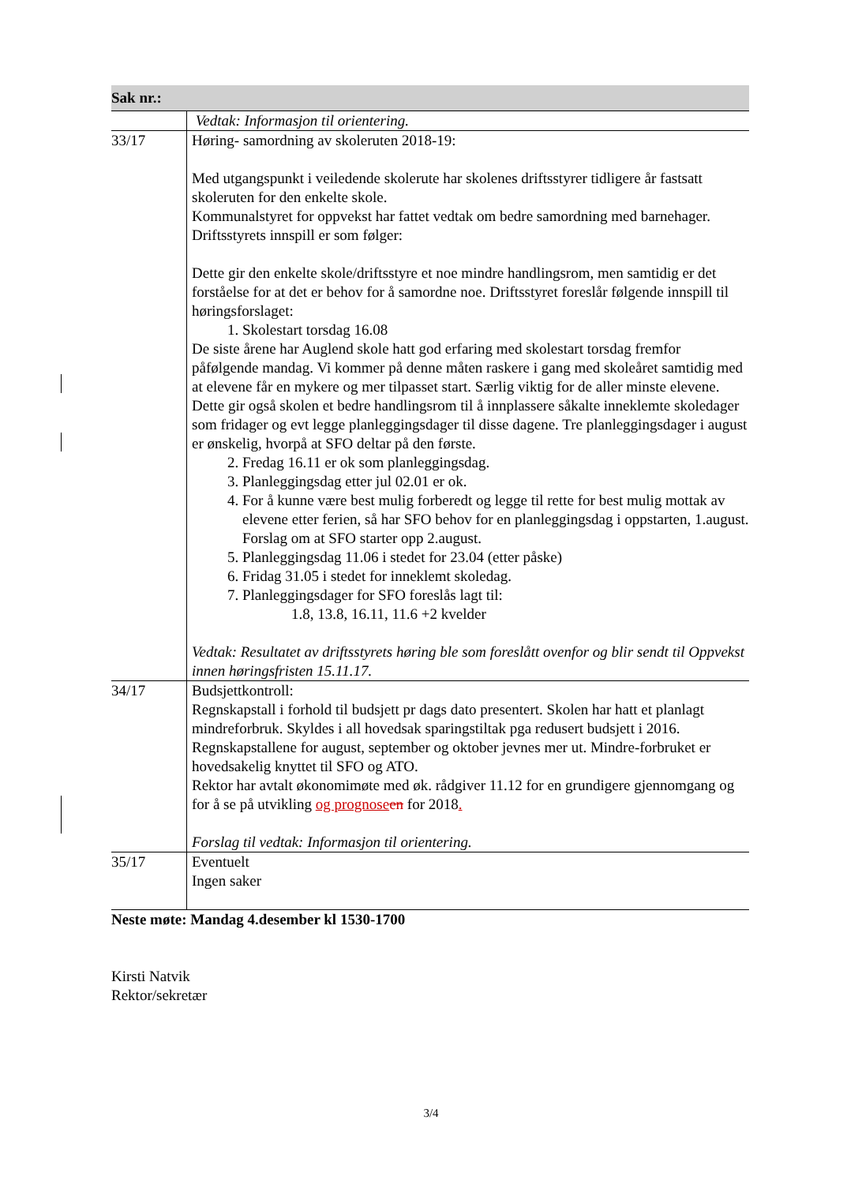Sak nr.:
| | Vedtak: Informasjon til orientering. |
| 33/17 | Høring- samordning av skoleruten 2018-19: Med utgangspunkt i veiledende skolerute har skolenes driftsstyrer tidligere år fastsatt skoleruten for den enkelte skole. Kommunalstyret for oppvekst har fattet vedtak om bedre samordning med barnehager. Driftsstyrets innspill er som følger: Dette gir den enkelte skole/driftsstyre et noe mindre handlingsrom, men samtidig er det forståelse for at det er behov for å samordne noe. Driftsstyret foreslår følgende innspill til høringsforslaget: 1. Skolestart torsdag 16.08 De siste årene har Auglend skole hatt god erfaring med skolestart torsdag fremfor påfølgende mandag. Vi kommer på denne måten raskere i gang med skoleåret samtidig med at elevene får en mykere og mer tilpasset start. Særlig viktig for de aller minste elevene. Dette gir også skolen et bedre handlingsrom til å innplassere såkalte inneklemte skoledager som fridager og evt legge planleggingsdager til disse dagene. Tre planleggingsdager i august er ønskelig, hvorpå at SFO deltar på den første. 2. Fredag 16.11 er ok som planleggingsdag. 3. Planleggingsdag etter jul 02.01 er ok. 4. For å kunne være best mulig forberedt og legge til rette for best mulig mottak av elevene etter ferien, så har SFO behov for en planleggingsdag i oppstarten, 1.august. Forslag om at SFO starter opp 2.august. 5. Planleggingsdag 11.06 i stedet for 23.04 (etter påske) 6. Fridag 31.05 i stedet for inneklemt skoledag. 7. Planleggingsdager for SFO foreslås lagt til: 1.8, 13.8, 16.11, 11.6 +2 kvelder Vedtak: Resultatet av driftsstyrets høring ble som foreslått ovenfor og blir sendt til Oppvekst innen høringsfristen 15.11.17. |
| 34/17 | Budsjettkontroll: Regnskapstall i forhold til budsjett pr dags dato presentert. Skolen har hatt et planlagt mindreforbruk. Skyldes i all hovedsak sparingstiltak pga redusert budsjett i 2016. Regnskapstallene for august, september og oktober jevnes mer ut. Mindre-forbruket er hovedsakelig knyttet til SFO og ATO. Rektor har avtalt økonomimøte med øk. rådgiver 11.12 for en grundigere gjennomgang og for å se på utvikling og prognose en for 2018 . Forslag til vedtak: Informasjon til orientering. |
| 35/17 | Eventuelt Ingen saker |
Neste møte: Mandag 4.desember kl 1530-1700
Kirsti Natvik
Rektor/sekretær
3/4